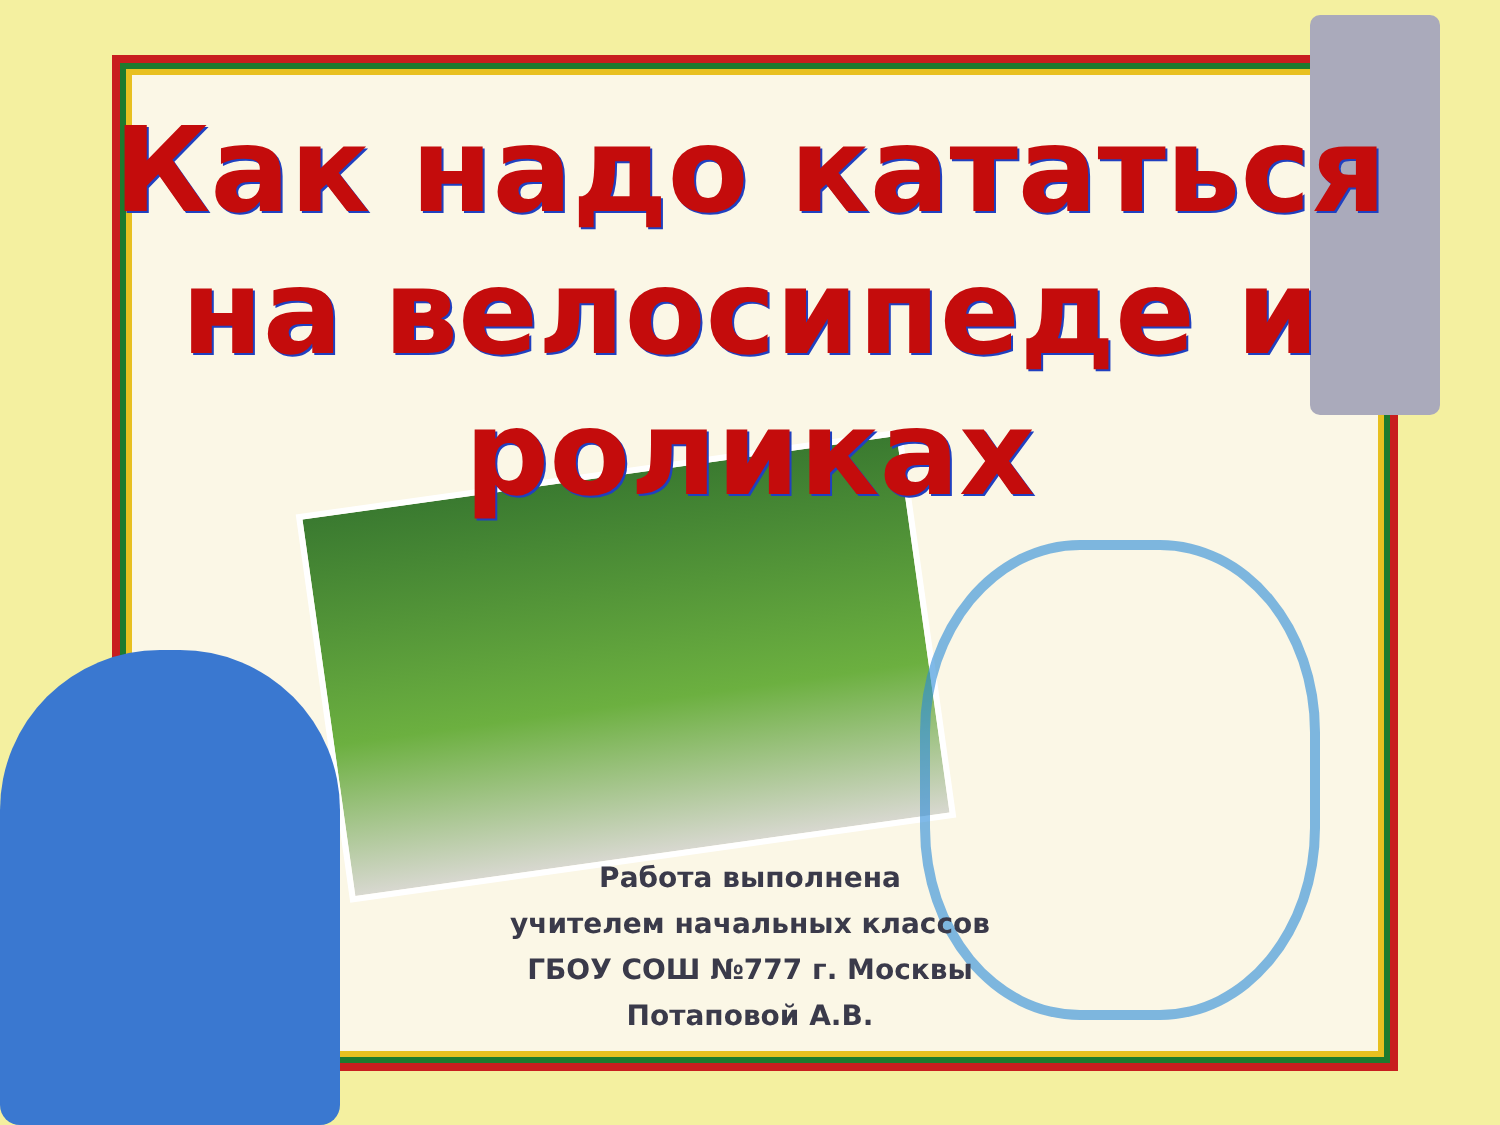Как надо кататься
на велосипеде и роликах
Работа выполнена
учителем начальных классов
ГБОУ СОШ №777 г. Москвы
Потаповой А.В.